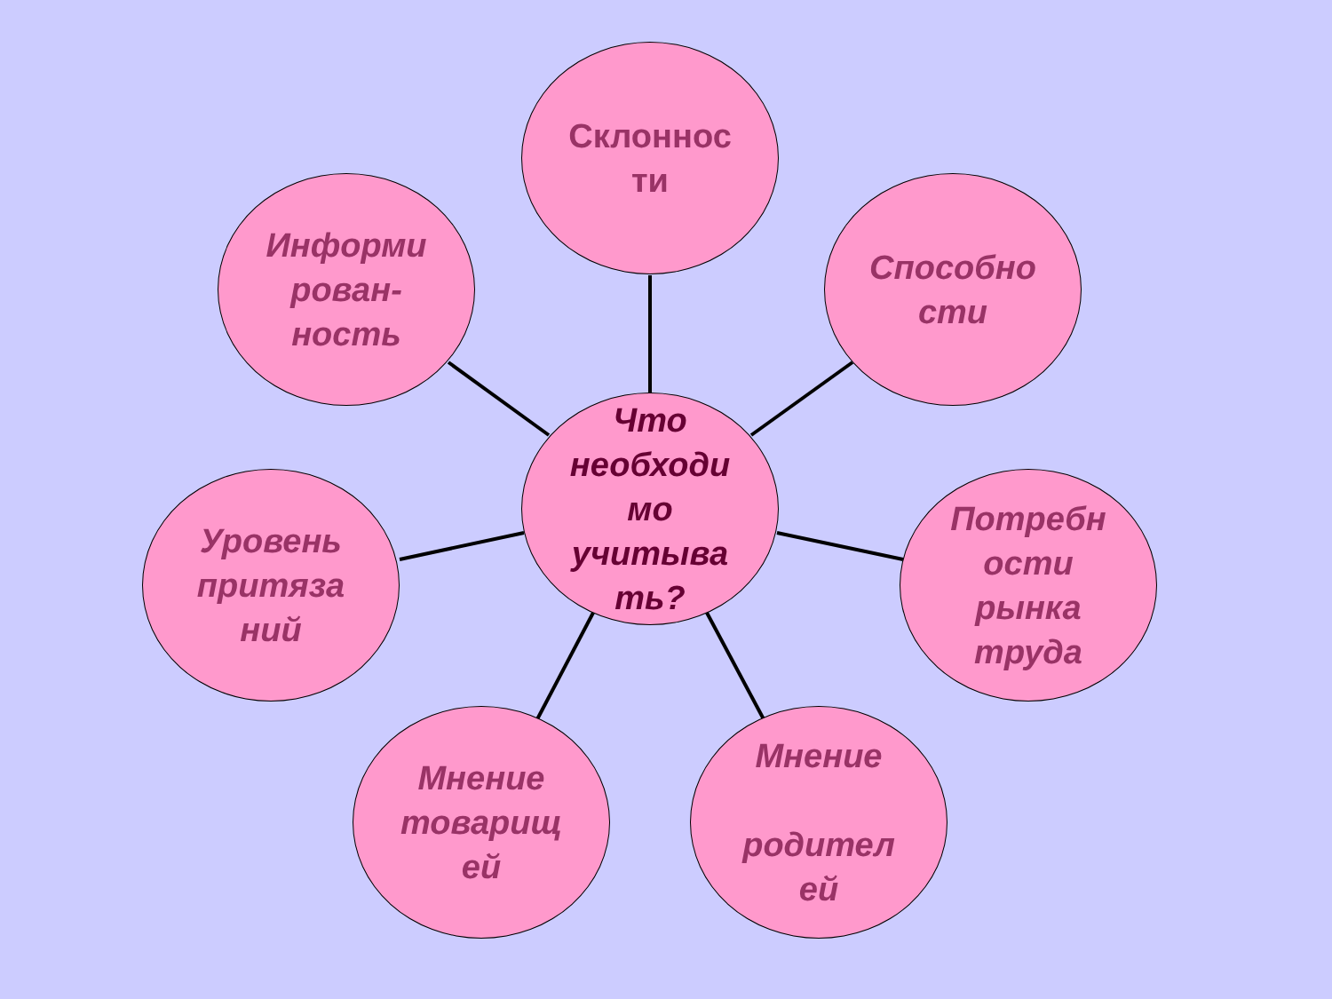Что
необходи
мо
учитыва
ть?
Склоннос
ти
Информи
рован-
ность
Способно
сти
Уровень
притяза
ний
Потребн
ости
рынка
труда
Мнение
товарищ
ей
Мнение
родител
ей